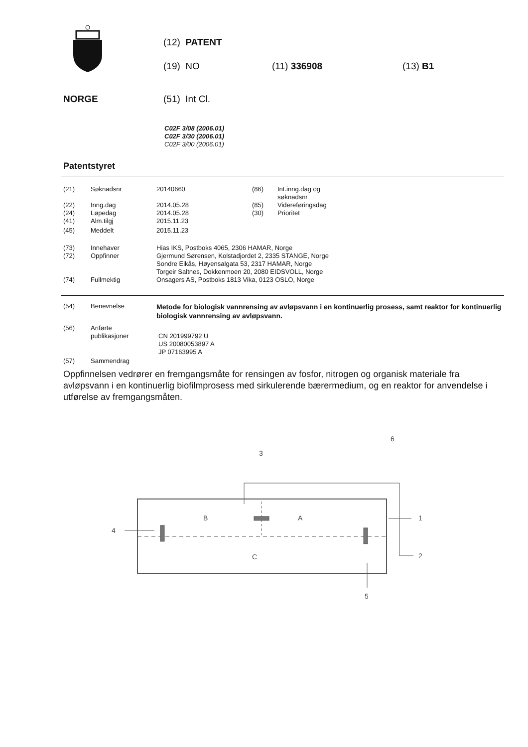(12) PATENT
(19) NO (11) 336908 (13) B1
NORGE (51) Int Cl.
C02F 3/08 (2006.01)
C02F 3/30 (2006.01)
C02F 3/00 (2006.01)
Patentstyret
| (21) | Søknadsnr | 20140660 | (86) | Int.inng.dag og søknadsnr |
| (22) | Inng.dag | 2014.05.28 | (85) | Videreføringsdag |
| (24) | Løpedag | 2014.05.28 | (30) | Prioritet |
| (41) | Alm.tilgj | 2015.11.23 | | |
| (45) | Meddelt | 2015.11.23 | | |
| (73) | Innehaver | Hias IKS, Postboks 4065, 2306 HAMAR, Norge |
| (72) | Oppfinner | Gjermund Sørensen, Kolstadjordet 2, 2335 STANGE, Norge Sondre Eikås, Høyensalgata 53, 2317 HAMAR, Norge Torgeir Saltnes, Dokkenmoen 20, 2080 EIDSVOLL, Norge |
| (74) | Fullmektig | Onsagers AS, Postboks 1813 Vika, 0123 OSLO, Norge |
| (54) | Benevnelse | Metode for biologisk vannrensing av avløpsvann i en kontinuerlig prosess, samt reaktor for kontinuerlig biologisk vannrensing av avløpsvann. |
| (56) | Anførte publikasjoner | CN 201999792 U US 20080053897 A JP 07163995 A |
| (57) | Sammendrag | |
Oppfinnelsen vedrører en fremgangsmåte for rensingen av fosfor, nitrogen og organisk materiale fra avløpsvann i en kontinuerlig biofilmprosess med sirkulerende bærermedium, og en reaktor for anvendelse i utførelse av fremgangsmåten.
B
A
C
1
2
3
4
5
6